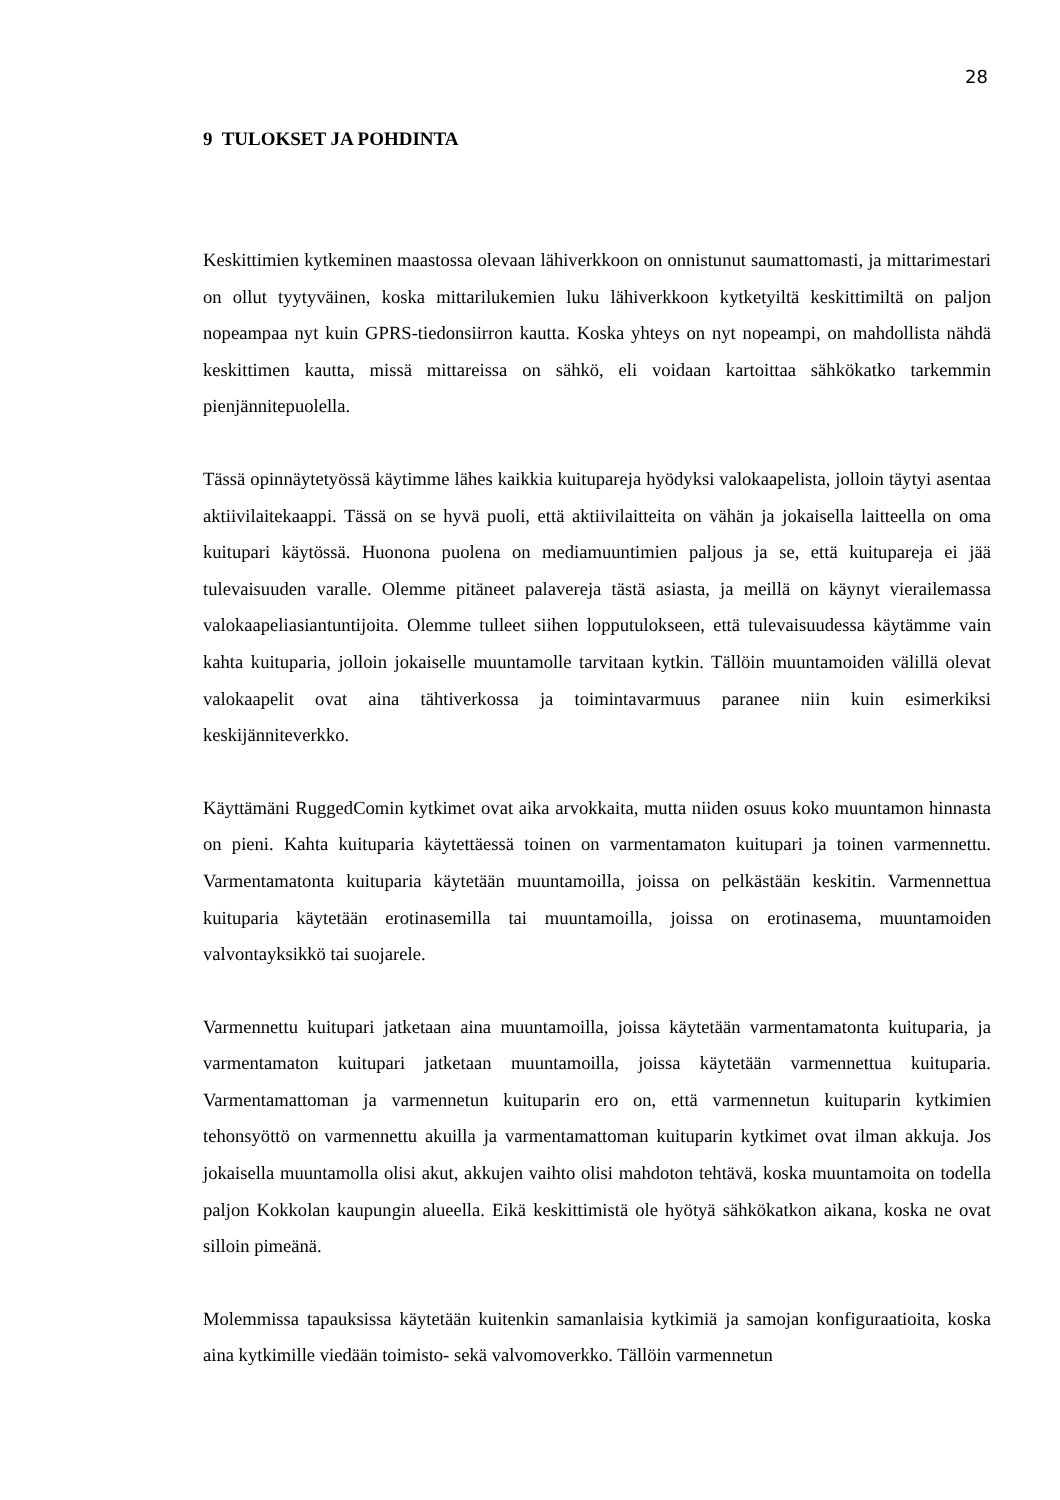28
9 TULOKSET JA POHDINTA
Keskittimien kytkeminen maastossa olevaan lähiverkkoon on onnistunut saumattomasti, ja mittarimestari on ollut tyytyväinen, koska mittarilukemien luku lähiverkkoon kytketyiltä keskittimiltä on paljon nopeampaa nyt kuin GPRS-tiedonsiirron kautta. Koska yhteys on nyt nopeampi, on mahdollista nähdä keskittimen kautta, missä mittareissa on sähkö, eli voidaan kartoittaa sähkökatko tarkemmin pienjännitepuolella.
Tässä opinnäytetyössä käytimme lähes kaikkia kuitupareja hyödyksi valokaapelista, jolloin täytyi asentaa aktiivilaitekaappi. Tässä on se hyvä puoli, että aktiivilaitteita on vähän ja jokaisella laitteella on oma kuitupari käytössä. Huonona puolena on mediamuuntimien paljous ja se, että kuitupareja ei jää tulevaisuuden varalle. Olemme pitäneet palavereja tästä asiasta, ja meillä on käynyt vierailemassa valokaapeliasiantuntijoita. Olemme tulleet siihen lopputulokseen, että tulevaisuudessa käytämme vain kahta kuituparia, jolloin jokaiselle muuntamolle tarvitaan kytkin. Tällöin muuntamoiden välillä olevat valokaapelit ovat aina tähtiverkossa ja toimintavarmuus paranee niin kuin esimerkiksi keskijänniteverkko.
Käyttämäni RuggedComin kytkimet ovat aika arvokkaita, mutta niiden osuus koko muuntamon hinnasta on pieni. Kahta kuituparia käytettäessä toinen on varmentamaton kuitupari ja toinen varmennettu. Varmentamatonta kuituparia käytetään muuntamoilla, joissa on pelkästään keskitin. Varmennettua kuituparia käytetään erotinasemilla tai muuntamoilla, joissa on erotinasema, muuntamoiden valvontayksikkö tai suojarele.
Varmennettu kuitupari jatketaan aina muuntamoilla, joissa käytetään varmentamatonta kuituparia, ja varmentamaton kuitupari jatketaan muuntamoilla, joissa käytetään varmennettua kuituparia. Varmentamattoman ja varmennetun kuituparin ero on, että varmennetun kuituparin kytkimien tehonsyöttö on varmennettu akuilla ja varmentamattoman kuituparin kytkimet ovat ilman akkuja. Jos jokaisella muuntamolla olisi akut, akkujen vaihto olisi mahdoton tehtävä, koska muuntamoita on todella paljon Kokkolan kaupungin alueella. Eikä keskittimistä ole hyötyä sähkökatkon aikana, koska ne ovat silloin pimeänä.
Molemmissa tapauksissa käytetään kuitenkin samanlaisia kytkimiä ja samojan konfiguraatioita, koska aina kytkimille viedään toimisto- sekä valvomoverkko. Tällöin varmennetun